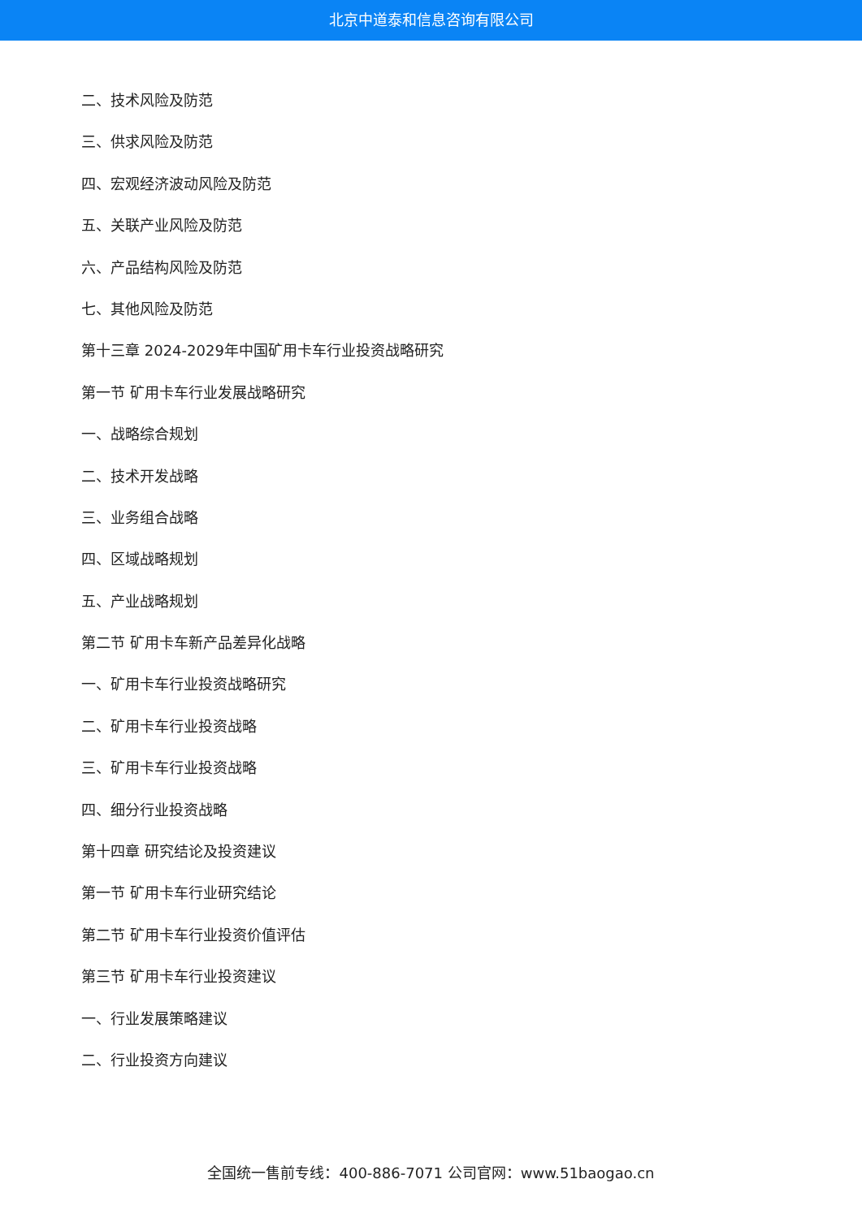北京中道泰和信息咨询有限公司
二、技术风险及防范
三、供求风险及防范
四、宏观经济波动风险及防范
五、关联产业风险及防范
六、产品结构风险及防范
七、其他风险及防范
第十三章 2024-2029年中国矿用卡车行业投资战略研究
第一节 矿用卡车行业发展战略研究
一、战略综合规划
二、技术开发战略
三、业务组合战略
四、区域战略规划
五、产业战略规划
第二节 矿用卡车新产品差异化战略
一、矿用卡车行业投资战略研究
二、矿用卡车行业投资战略
三、矿用卡车行业投资战略
四、细分行业投资战略
第十四章 研究结论及投资建议
第一节 矿用卡车行业研究结论
第二节 矿用卡车行业投资价值评估
第三节 矿用卡车行业投资建议
一、行业发展策略建议
二、行业投资方向建议
全国统一售前专线：400-886-7071 公司官网：www.51baogao.cn